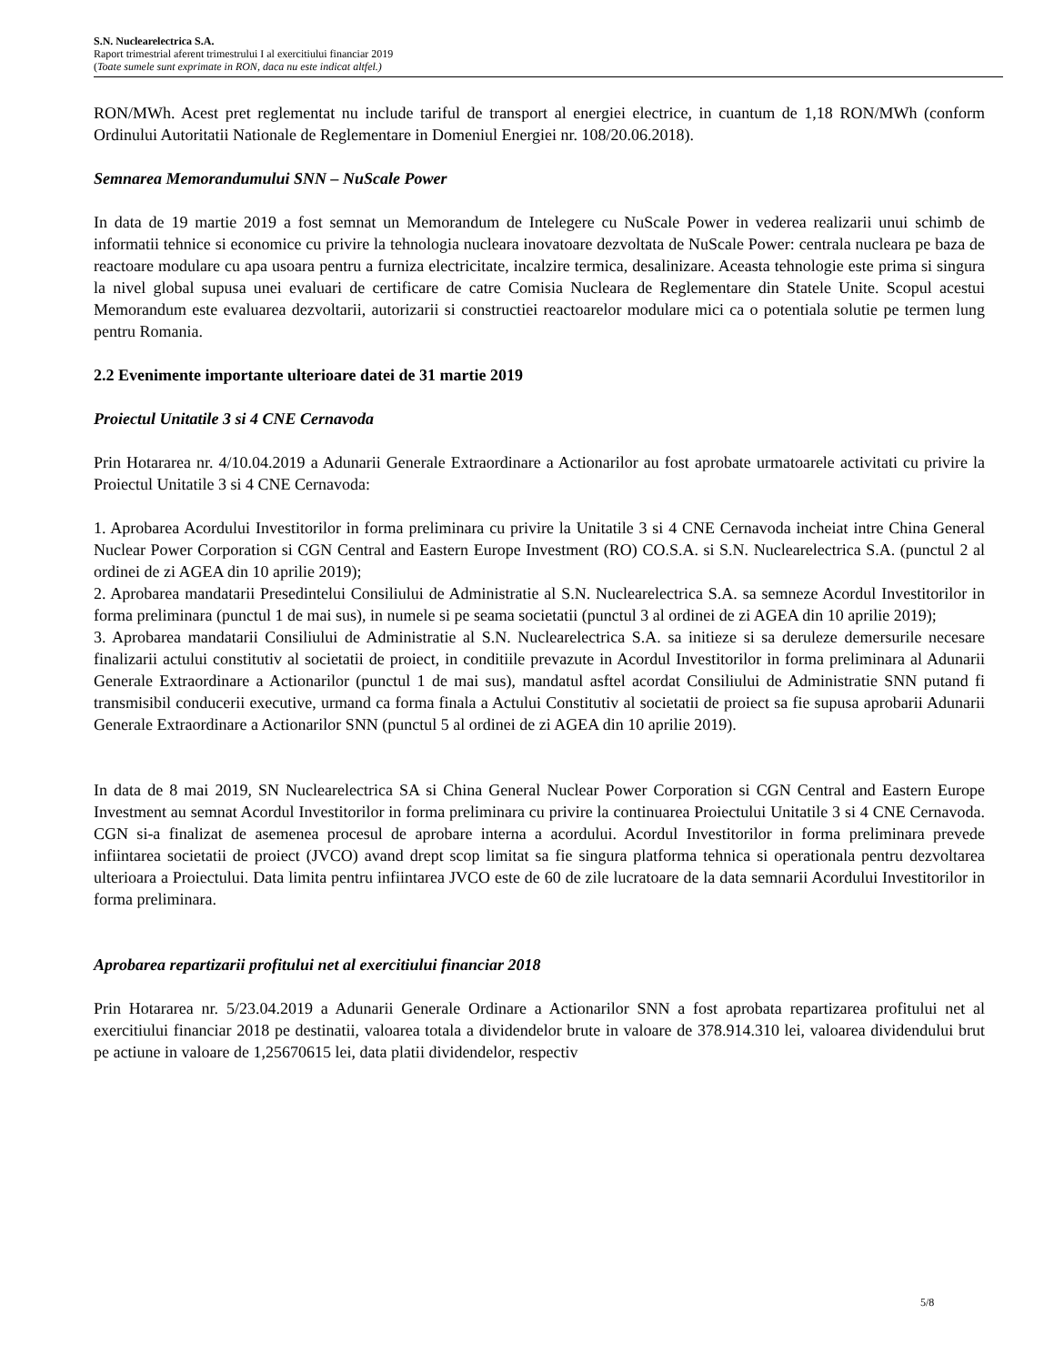S.N. Nuclearelectrica S.A.
Raport trimestrial aferent trimestrului I al exercitiului financiar 2019
(Toate sumele sunt exprimate in RON, daca nu este indicat altfel.)
RON/MWh. Acest pret reglementat nu include tariful de transport al energiei electrice, in cuantum de 1,18 RON/MWh (conform Ordinului Autoritatii Nationale de Reglementare in Domeniul Energiei nr. 108/20.06.2018).
Semnarea Memorandumului SNN – NuScale Power
In data de 19 martie 2019 a fost semnat un Memorandum de Intelegere cu NuScale Power in vederea realizarii unui schimb de informatii tehnice si economice cu privire la tehnologia nucleara inovatoare dezvoltata de NuScale Power: centrala nucleara pe baza de reactoare modulare cu apa usoara pentru a furniza electricitate, incalzire termica, desalinizare. Aceasta tehnologie este prima si singura la nivel global supusa unei evaluari de certificare de catre Comisia Nucleara de Reglementare din Statele Unite. Scopul acestui Memorandum este evaluarea dezvoltarii, autorizarii si constructiei reactoarelor modulare mici ca o potentiala solutie pe termen lung pentru Romania.
2.2 Evenimente importante ulterioare datei de 31 martie 2019
Proiectul Unitatile 3 si 4 CNE Cernavoda
Prin Hotararea nr. 4/10.04.2019 a Adunarii Generale Extraordinare a Actionarilor au fost aprobate urmatoarele activitati cu privire la Proiectul Unitatile 3 si 4 CNE Cernavoda:
1. Aprobarea Acordului Investitorilor in forma preliminara cu privire la Unitatile 3 si 4 CNE Cernavoda incheiat intre China General Nuclear Power Corporation si CGN Central and Eastern Europe Investment (RO) CO.S.A. si S.N. Nuclearelectrica S.A. (punctul 2 al ordinei de zi AGEA din 10 aprilie 2019);
2. Aprobarea mandatarii Presedintelui Consiliului de Administratie al S.N. Nuclearelectrica S.A. sa semneze Acordul Investitorilor in forma preliminara (punctul 1 de mai sus), in numele si pe seama societatii (punctul 3 al ordinei de zi AGEA din 10 aprilie 2019);
3. Aprobarea mandatarii Consiliului de Administratie al S.N. Nuclearelectrica S.A. sa initieze si sa deruleze demersurile necesare finalizarii actului constitutiv al societatii de proiect, in conditiile prevazute in Acordul Investitorilor in forma preliminara al Adunarii Generale Extraordinare a Actionarilor (punctul 1 de mai sus), mandatul asftel acordat Consiliului de Administratie SNN putand fi transmisibil conducerii executive, urmand ca forma finala a Actului Constitutiv al societatii de proiect sa fie supusa aprobarii Adunarii Generale Extraordinare a Actionarilor SNN (punctul 5 al ordinei de zi AGEA din 10 aprilie 2019).
In data de 8 mai 2019, SN Nuclearelectrica SA si China General Nuclear Power Corporation si CGN Central and Eastern Europe Investment au semnat Acordul Investitorilor in forma preliminara cu privire la continuarea Proiectului Unitatile 3 si 4 CNE Cernavoda. CGN si-a finalizat de asemenea procesul de aprobare interna a acordului. Acordul Investitorilor in forma preliminara prevede infiintarea societatii de proiect (JVCO) avand drept scop limitat sa fie singura platforma tehnica si operationala pentru dezvoltarea ulterioara a Proiectului. Data limita pentru infiintarea JVCO este de 60 de zile lucratoare de la data semnarii Acordului Investitorilor in forma preliminara.
Aprobarea repartizarii profitului net al exercitiului financiar 2018
Prin Hotararea nr. 5/23.04.2019 a Adunarii Generale Ordinare a Actionarilor SNN a fost aprobata repartizarea profitului net al exercitiului financiar 2018 pe destinatii, valoarea totala a dividendelor brute in valoare de 378.914.310 lei, valoarea dividendului brut pe actiune in valoare de 1,25670615 lei, data platii dividendelor, respectiv
5/8